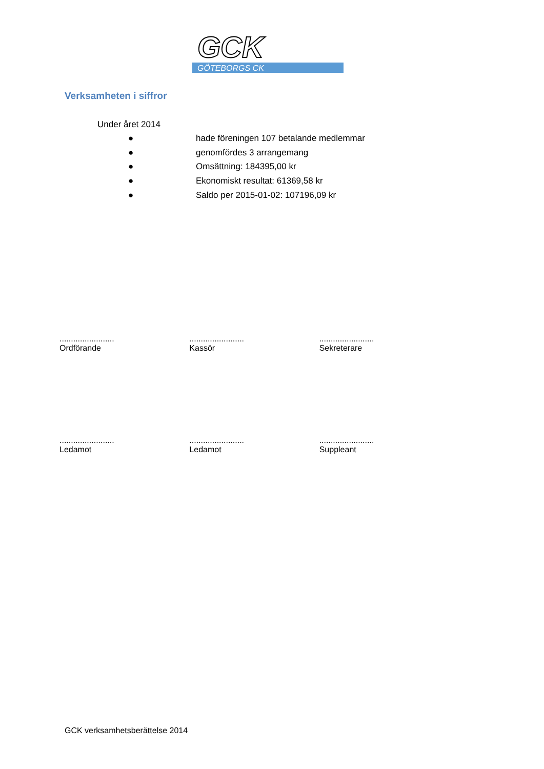GCK
GÖTEBORGS CK
Verksamheten i siffror
Under året 2014
● hade föreningen 107 betalande medlemmar
● genomfördes 3 arrangemang
● Omsättning: 184395,00 kr
● Ekonomiskt resultat: 61369,58 kr
● Saldo per 2015-01-02: 107196,09 kr
........................
Ordförande
........................
Kassör
........................
Sekreterare
........................
Ledamot
........................
Ledamot
........................
Suppleant
GCK verksamhetsberättelse 2014